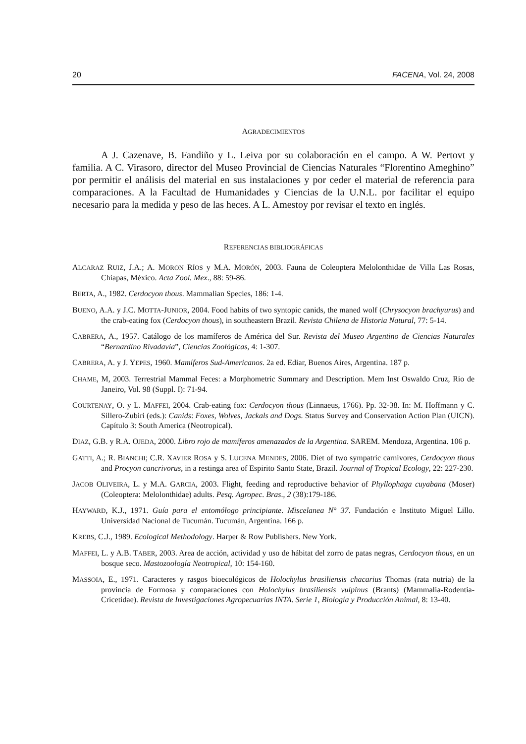20 FACENA, Vol. 24, 2008
AGRADECIMIENTOS
A J. Cazenave, B. Fandiño y L. Leiva por su colaboración en el campo. A W. Pertovt y familia. A C. Virasoro, director del Museo Provincial de Ciencias Naturales “Florentino Ameghino” por permitir el análisis del material en sus instalaciones y por ceder el material de referencia para comparaciones. A la Facultad de Humanidades y Ciencias de la U.N.L. por facilitar el equipo necesario para la medida y peso de las heces. A L. Amestoy por revisar el texto en inglés.
REFERENCIAS BIBLIOGRÁFICAS
ALCARAZ RUIZ, J.A.; A. MORON RÍOS y M.A. MORÓN, 2003. Fauna de Coleoptera Melolonthidae de Villa Las Rosas, Chiapas, México. Acta Zool. Mex., 88: 59-86.
BERTA, A., 1982. Cerdocyon thous. Mammalian Species, 186: 1-4.
BUENO, A.A. y J.C. MOTTA-JUNIOR, 2004. Food habits of two syntopic canids, the maned wolf (Chrysocyon brachyurus) and the crab-eating fox (Cerdocyon thous), in southeastern Brazil. Revista Chilena de Historia Natural, 77: 5-14.
CABRERA, A., 1957. Catálogo de los mamíferos de América del Sur. Revista del Museo Argentino de Ciencias Naturales “Bernardino Rivadavia”, Ciencias Zoológicas, 4: 1-307.
CABRERA, A. y J. YEPES, 1960. Mamíferos Sud-Americanos. 2a ed. Ediar, Buenos Aires, Argentina. 187 p.
CHAME, M, 2003. Terrestrial Mammal Feces: a Morphometric Summary and Description. Mem Inst Oswaldo Cruz, Rio de Janeiro, Vol. 98 (Suppl. I): 71-94.
COURTENAY, O. y L. MAFFEI, 2004. Crab-eating fox: Cerdocyon thous (Linnaeus, 1766). Pp. 32-38. In: M. Hoffmann y C. Sillero-Zubiri (eds.): Canids: Foxes, Wolves, Jackals and Dogs. Status Survey and Conservation Action Plan (UICN). Capítulo 3: South America (Neotropical).
DIAZ, G.B. y R.A. OJEDA, 2000. Libro rojo de mamíferos amenazados de la Argentina. SAREM. Mendoza, Argentina. 106 p.
GATTI, A.; R. BIANCHI; C.R. XAVIER ROSA y S. LUCENA MENDES, 2006. Diet of two sympatric carnivores, Cerdocyon thous and Procyon cancrivorus, in a restinga area of Espirito Santo State, Brazil. Journal of Tropical Ecology, 22: 227-230.
JACOB OLIVEIRA, L. y M.A. GARCIA, 2003. Flight, feeding and reproductive behavior of Phyllophaga cuyabana (Moser) (Coleoptera: Melolonthidae) adults. Pesq. Agropec. Bras., 2 (38):179-186.
HAYWARD, K.J., 1971. Guía para el entomólogo principiante. Miscelanea N° 37. Fundación e Instituto Miguel Lillo. Universidad Nacional de Tucumán. Tucumán, Argentina. 166 p.
KREBS, C.J., 1989. Ecological Methodology. Harper & Row Publishers. New York.
MAFFEI, L. y A.B. TABER, 2003. Area de acción, actividad y uso de hábitat del zorro de patas negras, Cerdocyon thous, en un bosque seco. Mastozoología Neotropical, 10: 154-160.
MASSOIA, E., 1971. Caracteres y rasgos bioecológicos de Holochylus brasiliensis chacarius Thomas (rata nutria) de la provincia de Formosa y comparaciones con Holochylus brasiliensis vulpinus (Brants) (Mammalia-Rodentia-Cricetidae). Revista de Investigaciones Agropecuarias INTA. Serie 1, Biología y Producción Animal, 8: 13-40.